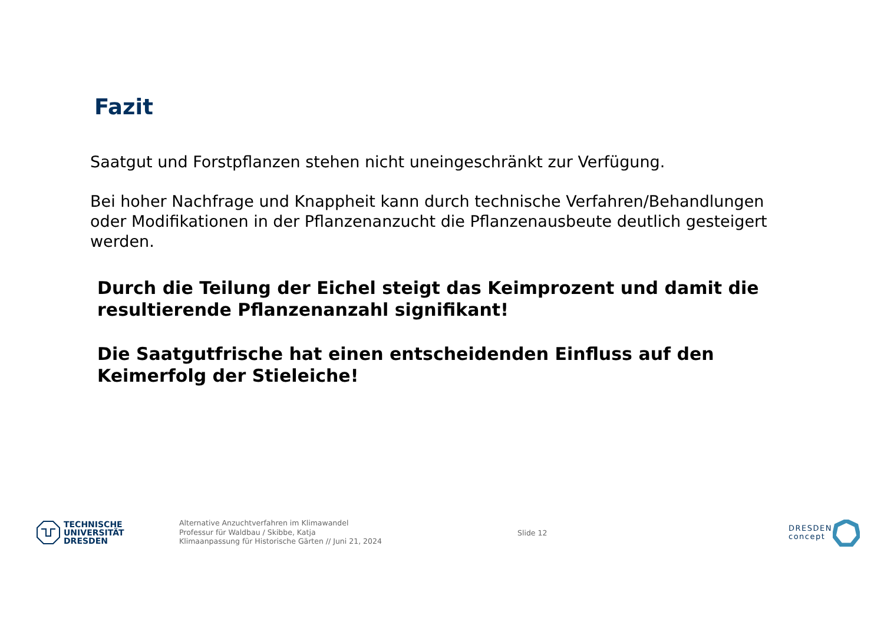Fazit
Saatgut und Forstpflanzen stehen nicht uneingeschränkt zur Verfügung.
Bei hoher Nachfrage und Knappheit kann durch technische Verfahren/Behandlungen oder Modifikationen in der Pflanzenanzucht die Pflanzenausbeute deutlich gesteigert werden.
Durch die Teilung der Eichel steigt das Keimprozent und damit die resultierende Pflanzenanzahl signifikant!
Die Saatgutfrische hat einen entscheidenden Einfluss auf den Keimerfolg der Stieleiche!
TECHNISCHE
UNIVERSITÄT
DRESDEN
Alternative Anzuchtverfahren im Klimawandel
Professur für Waldbau / Skibbe, Katja
Klimaanpassung für Historische Gärten // Juni 21, 2024
Slide 12
DRESDEN
concept